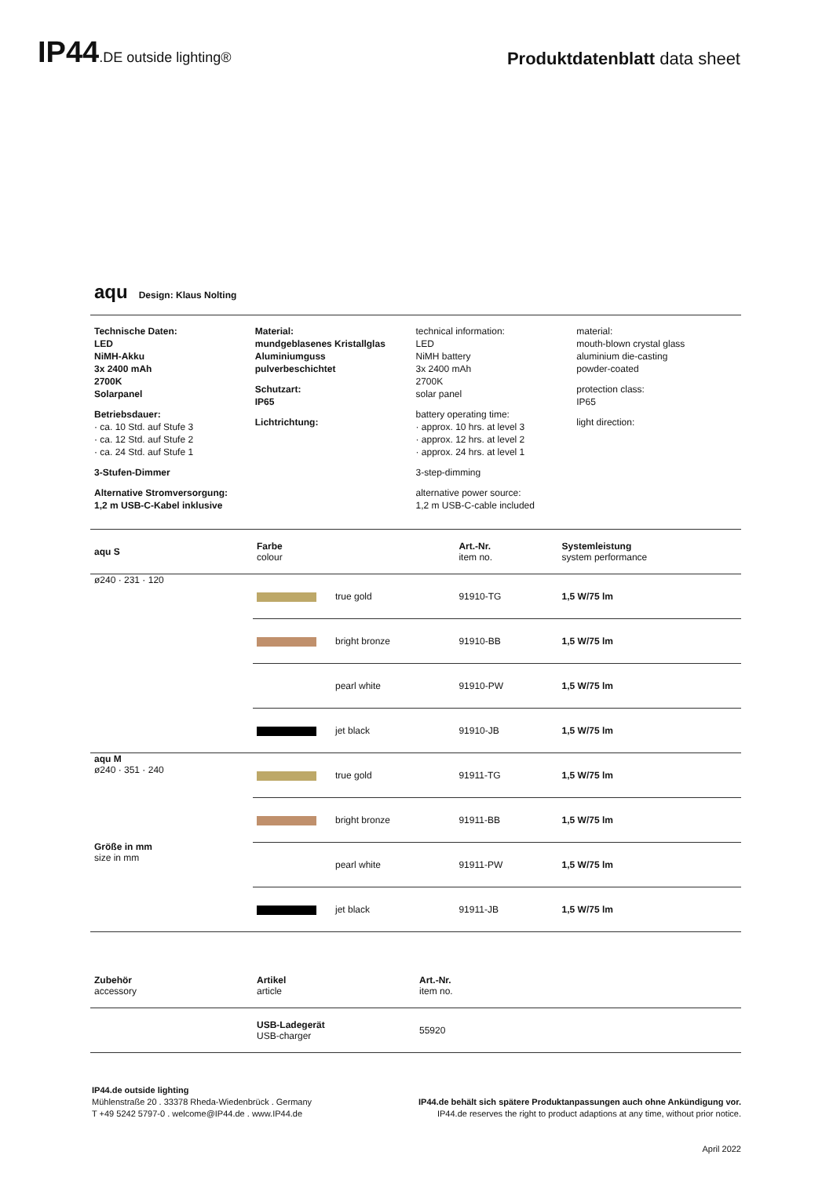IP44.DE outside lighting®
Produktdatenblatt data sheet
aqu Design: Klaus Nolting
Technische Daten:
LED
NiMH-Akku
3x 2400 mAh
2700K
Solarpanel
Betriebsdauer:
· ca. 10 Std. auf Stufe 3
· ca. 12 Std. auf Stufe 2
· ca. 24 Std. auf Stufe 1
3-Stufen-Dimmer
Alternative Stromversorgung:
1,2 m USB-C-Kabel inklusive
Material:
mundgeblasenes Kristallglas
Aluminiumguss
pulverbeschichtet
Schutzart:
IP65
Lichtrichtung:
technical information:
LED
NiMH battery
3x 2400 mAh
2700K
solar panel
battery operating time:
· approx. 10 hrs. at level 3
· approx. 12 hrs. at level 2
· approx. 24 hrs. at level 1
3-step-dimming
alternative power source:
1,2 m USB-C-cable included
material:
mouth-blown crystal glass
aluminium die-casting
powder-coated
protection class:
IP65
light direction:
| aqu S | Farbe colour | | Art.-Nr. item no. | Systemleistung system performance |
| ø240 · 231 · 120 | | true gold | 91910-TG | 1,5 W/75 lm |
| | | bright bronze | 91910-BB | 1,5 W/75 lm |
| | | pearl white | 91910-PW | 1,5 W/75 lm |
| | | jet black | 91910-JB | 1,5 W/75 lm |
| aqu M ø240 · 351 · 240 Größe in mm size in mm | | true gold | 91911-TG | 1,5 W/75 lm |
| | | bright bronze | 91911-BB | 1,5 W/75 lm |
| | | pearl white | 91911-PW | 1,5 W/75 lm |
| | | jet black | 91911-JB | 1,5 W/75 lm |
| Zubehör accessory | Artikel article | Art.-Nr. item no. |
| | USB-Ladegerät USB-charger | 55920 |
IP44.de outside lighting
Mühlenstraße 20 . 33378 Rheda-Wiedenbrück . Germany
T +49 5242 5797-0 . welcome@IP44.de . www.IP44.de
IP44.de behält sich spätere Produktanpassungen auch ohne Ankündigung vor.
IP44.de reserves the right to product adaptions at any time, without prior notice.
April 2022